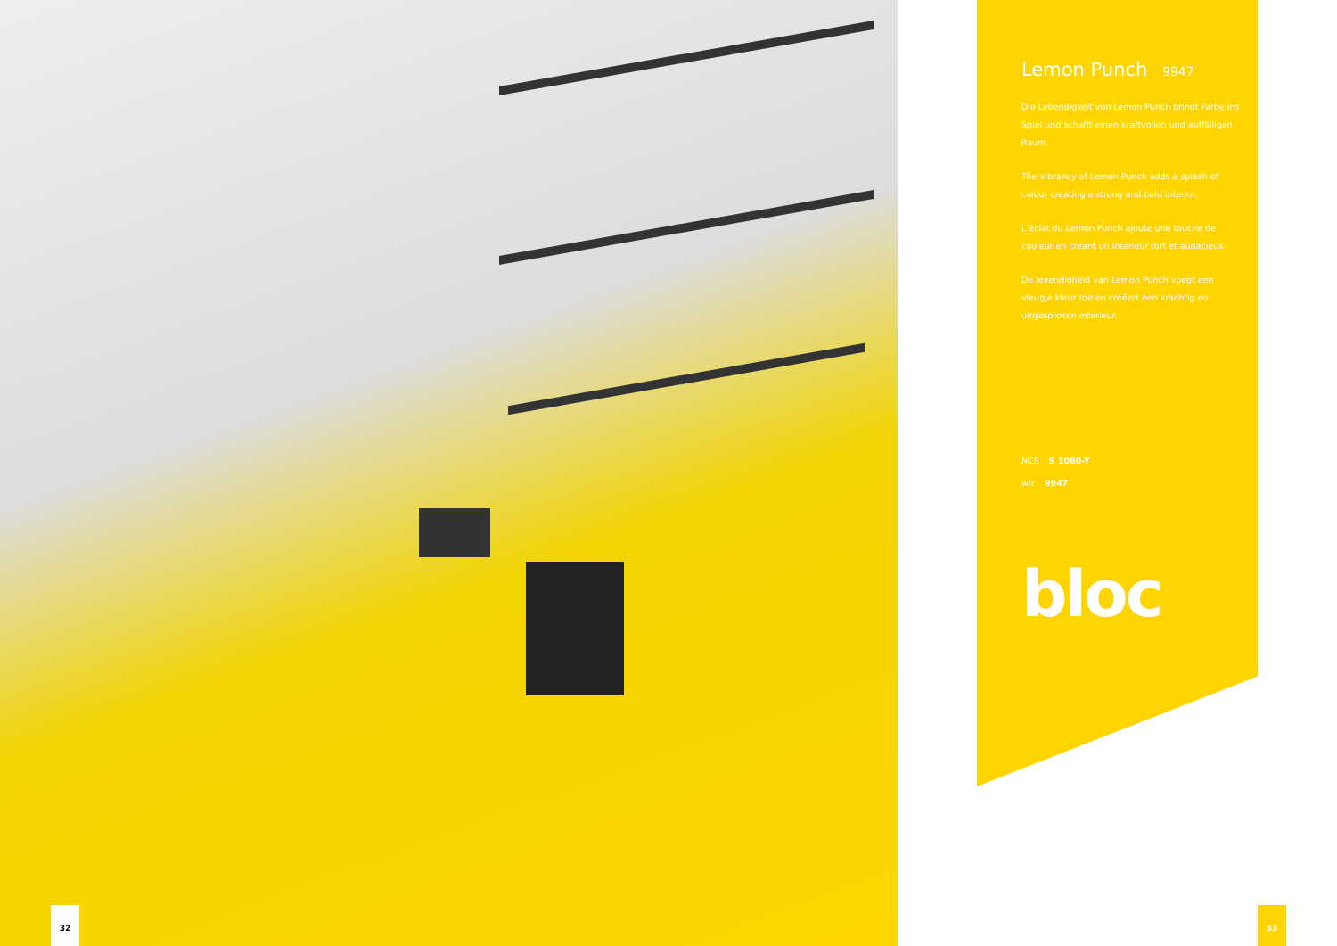32
Lemon Punch 9947
Die Lebendigkeit von Lemon Punch bringt Farbe ins Spiel und schafft einen kraftvollen und auffälligen Raum.
The vibrancy of Lemon Punch adds a splash of colour creating a strong and bold interior.
L’éclat du Lemon Punch ajoute une touche de couleur en créant un intérieur fort et audacieux.
De levendigheid van Lemon Punch voegt een vleugje kleur toe en creëert een krachtig en uitgesproken interieur.
NCS S 1080-Y
w/r 9947
bloc
33